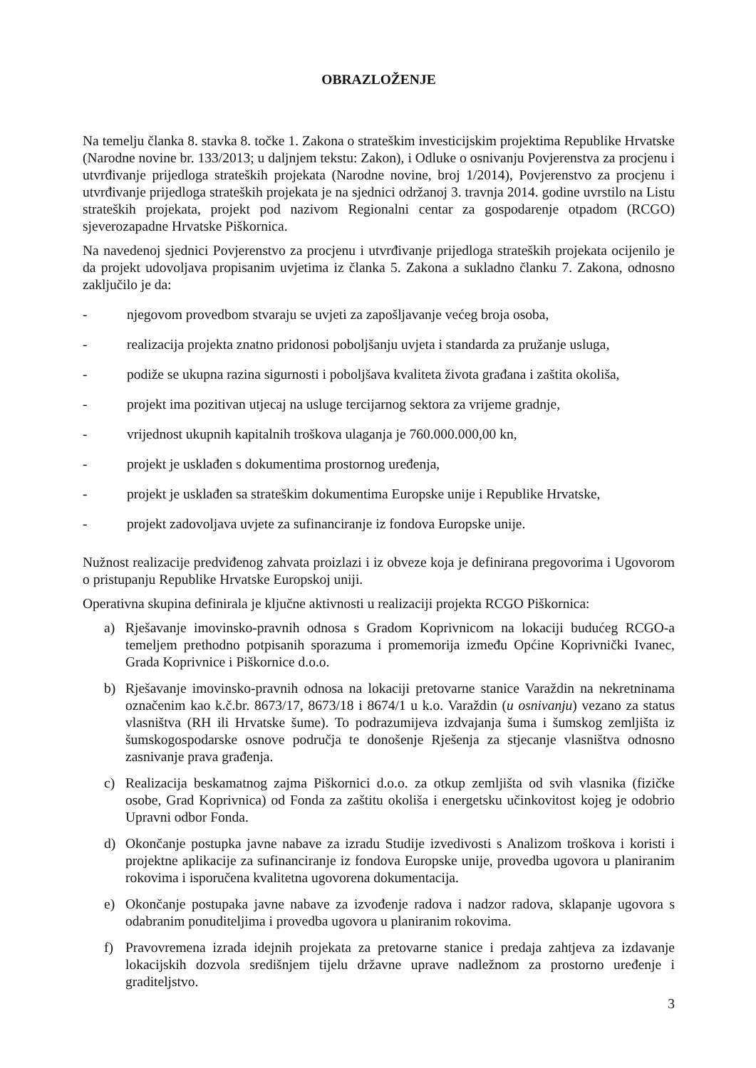OBRAZLOŽENJE
Na temelju članka 8. stavka 8. točke 1. Zakona o strateškim investicijskim projektima Republike Hrvatske (Narodne novine br. 133/2013; u daljnjem tekstu: Zakon), i Odluke o osnivanju Povjerenstva za procjenu i utvrđivanje prijedloga strateških projekata (Narodne novine, broj 1/2014), Povjerenstvo za procjenu i utvrđivanje prijedloga strateških projekata je na sjednici održanoj 3. travnja 2014. godine uvrstilo na Listu strateških projekata, projekt pod nazivom Regionalni centar za gospodarenje otpadom (RCGO) sjeverozapadne Hrvatske Piškornica.
Na navedenoj sjednici Povjerenstvo za procjenu i utvrđivanje prijedloga strateških projekata ocijenilo je da projekt udovoljava propisanim uvjetima iz članka 5. Zakona a sukladno članku 7. Zakona, odnosno zaključilo je da:
- njegovom provedbom stvaraju se uvjeti za zapošljavanje većeg broja osoba,
- realizacija projekta znatno pridonosi poboljšanju uvjeta i standarda za pružanje usluga,
- podiže se ukupna razina sigurnosti i poboljšava kvaliteta života građana i zaštita okoliša,
- projekt ima pozitivan utjecaj na usluge tercijarnog sektora za vrijeme gradnje,
- vrijednost ukupnih kapitalnih troškova ulaganja je 760.000.000,00 kn,
- projekt je usklađen s dokumentima prostornog uređenja,
- projekt je usklađen sa strateškim dokumentima Europske unije i Republike Hrvatske,
- projekt zadovoljava uvjete za sufinanciranje iz fondova Europske unije.
Nužnost realizacije predviđenog zahvata proizlazi i iz obveze koja je definirana pregovorima i Ugovorom o pristupanju Republike Hrvatske Europskoj uniji.
Operativna skupina definirala je ključne aktivnosti u realizaciji projekta RCGO Piškornica:
a) Rješavanje imovinsko-pravnih odnosa s Gradom Koprivnicom na lokaciji budućeg RCGO-a temeljem prethodno potpisanih sporazuma i promemorija između Općine Koprivnički Ivanec, Grada Koprivnice i Piškornice d.o.o.
b) Rješavanje imovinsko-pravnih odnosa na lokaciji pretovarne stanice Varaždin na nekretninama označenim kao k.č.br. 8673/17, 8673/18 i 8674/1 u k.o. Varaždin (u osnivanju) vezano za status vlasništva (RH ili Hrvatske šume). To podrazumijeva izdvajanja šuma i šumskog zemljišta iz šumskogospodarske osnove područja te donošenje Rješenja za stjecanje vlasništva odnosno zasnivanje prava građenja.
c) Realizacija beskamatnog zajma Piškornici d.o.o. za otkup zemljišta od svih vlasnika (fizičke osobe, Grad Koprivnica) od Fonda za zaštitu okoliša i energetsku učinkovitost kojeg je odobrio Upravni odbor Fonda.
d) Okončanje postupka javne nabave za izradu Studije izvedivosti s Analizom troškova i koristi i projektne aplikacije za sufinanciranje iz fondova Europske unije, provedba ugovora u planiranim rokovima i isporučena kvalitetna ugovorena dokumentacija.
e) Okončanje postupaka javne nabave za izvođenje radova i nadzor radova, sklapanje ugovora s odabranim ponuditeljima i provedba ugovora u planiranim rokovima.
f) Pravovremena izrada idejnih projekata za pretovarne stanice i predaja zahtjeva za izdavanje lokacijskih dozvola središnjem tijelu državne uprave nadležnom za prostorno uređenje i graditeljstvo.
3